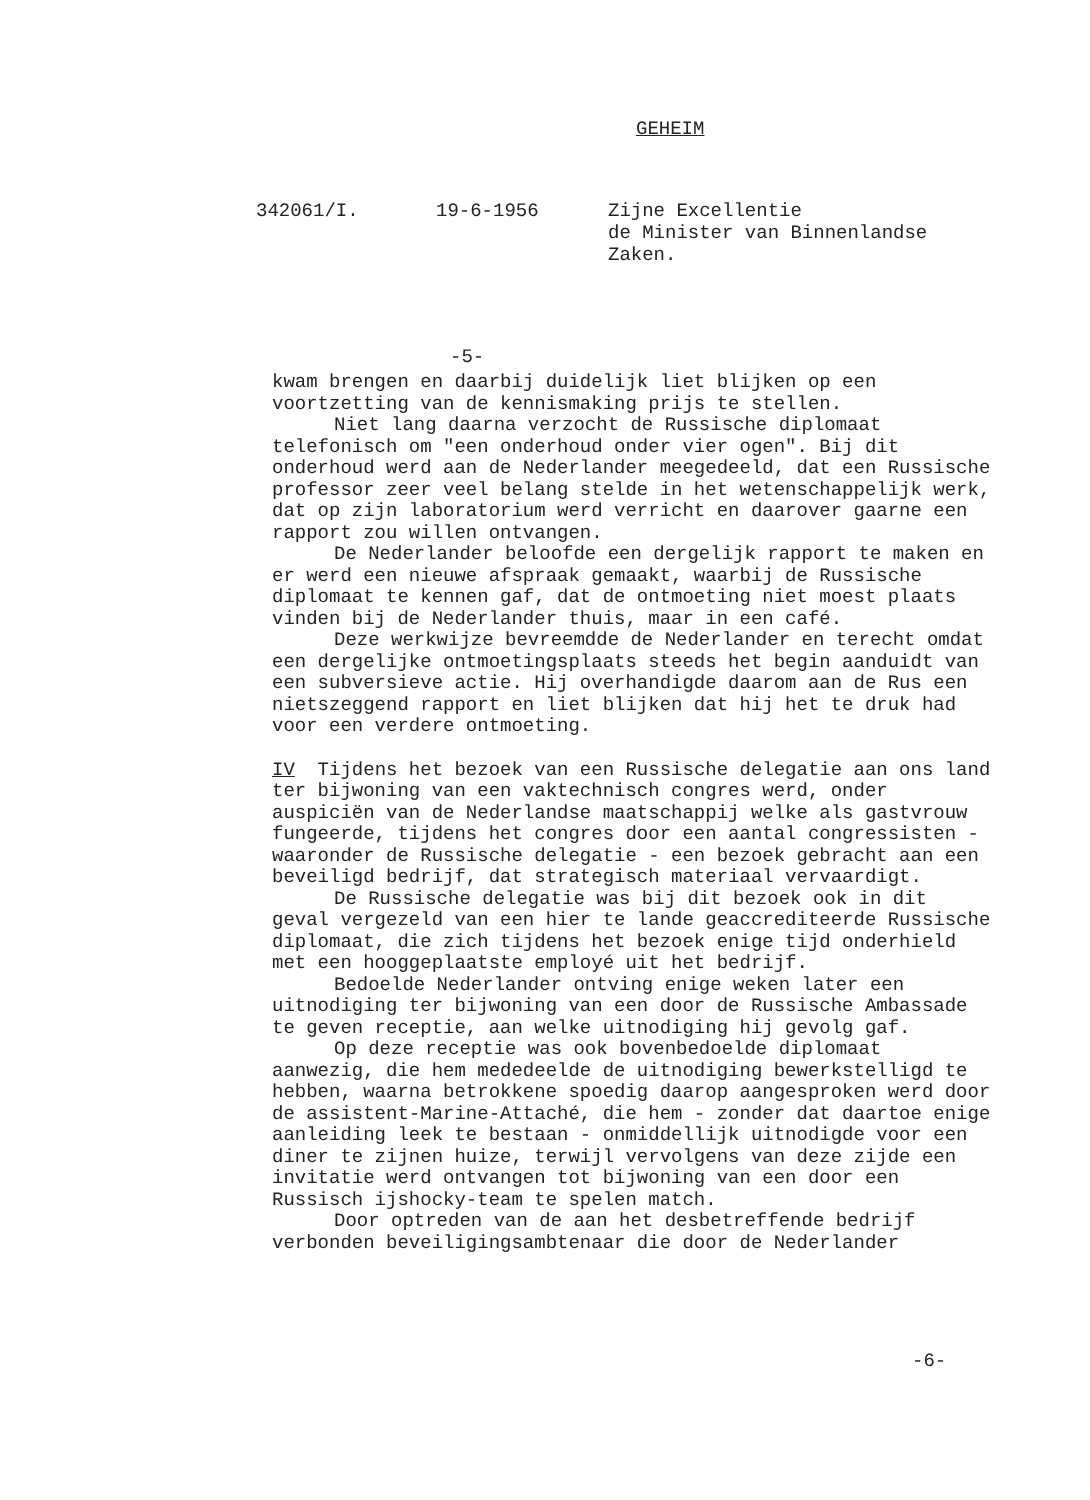GEHEIM
342061/I. 19-6-1956 Zijne Excellentie
de Minister van Binnenlandse
Zaken.
-5-
kwam brengen en daarbij duidelijk liet blijken op een voortzetting van de kennismaking prijs te stellen.
Niet lang daarna verzocht de Russische diplomaat telefonisch om "een onderhoud onder vier ogen". Bij dit onderhoud werd aan de Nederlander meegedeeld, dat een Russische professor zeer veel belang stelde in het wetenschappelijk werk, dat op zijn laboratorium werd verricht en daarover gaarne een rapport zou willen ontvangen.
De Nederlander beloofde een dergelijk rapport te maken en er werd een nieuwe afspraak gemaakt, waarbij de Russische diplomaat te kennen gaf, dat de ontmoeting niet moest plaats vinden bij de Nederlander thuis, maar in een café.
Deze werkwijze bevreemdde de Nederlander en terecht omdat een dergelijke ontmoetingsplaats steeds het begin aanduidt van een subversieve actie. Hij overhandigde daarom aan de Rus een nietszeggend rapport en liet blijken dat hij het te druk had voor een verdere ontmoeting.
IV Tijdens het bezoek van een Russische delegatie aan ons land ter bijwoning van een vaktechnisch congres werd, onder auspiciën van de Nederlandse maatschappij welke als gastvrouw fungeerde, tijdens het congres door een aantal congressisten - waaronder de Russische delegatie - een bezoek gebracht aan een beveiligd bedrijf, dat strategisch materiaal vervaardigt.
De Russische delegatie was bij dit bezoek ook in dit geval vergezeld van een hier te lande geaccrediteerde Russische diplomaat, die zich tijdens het bezoek enige tijd onderhield met een hooggeplaatste employé uit het bedrijf.
Bedoelde Nederlander ontving enige weken later een uitnodiging ter bijwoning van een door de Russische Ambassade te geven receptie, aan welke uitnodiging hij gevolg gaf.
Op deze receptie was ook bovenbedoelde diplomaat aanwezig, die hem mededeelde de uitnodiging bewerkstelligd te hebben, waarna betrokkene spoedig daarop aangesproken werd door de assistent-Marine-Attaché, die hem - zonder dat daartoe enige aanleiding leek te bestaan - onmiddellijk uitnodigde voor een diner te zijnen huize, terwijl vervolgens van deze zijde een invitatie werd ontvangen tot bijwoning van een door een Russisch ijshocky-team te spelen match.
Door optreden van de aan het desbetreffende bedrijf verbonden beveiligingsambtenaar die door de Nederlander
-6-